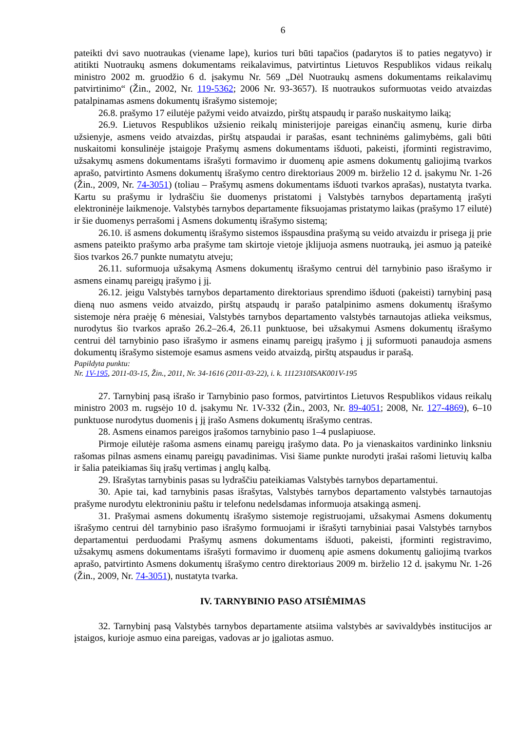6
pateikti dvi savo nuotraukas (viename lape), kurios turi būti tapačios (padarytos iš to paties negatyvo) ir atitikti Nuotraukų asmens dokumentams reikalavimus, patvirtintus Lietuvos Respublikos vidaus reikalų ministro 2002 m. gruodžio 6 d. įsakymu Nr. 569 „Dėl Nuotraukų asmens dokumentams reikalavimų patvirtinimo“ (Žin., 2002, Nr. 119-5362; 2006 Nr. 93-3657). Iš nuotraukos suformuotas veido atvaizdas patalpinamas asmens dokumentų išrašymo sistemoje;
26.8. prašymo 17 eilutėje pažymi veido atvaizdo, pirštų atspaudų ir parašo nuskaitymo laiką;
26.9. Lietuvos Respublikos užsienio reikalų ministerijoje pareigas einančių asmenų, kurie dirba užsienyje, asmens veido atvaizdas, pirštų atspaudai ir parašas, esant techninėms galimybėms, gali būti nuskaitomi konsulinėje įstaigoje Prašymų asmens dokumentams išduoti, pakeisti, įforminti registravimo, užsakymų asmens dokumentams išrašyti formavimo ir duomenų apie asmens dokumentų galiojimą tvarkos aprašo, patvirtinto Asmens dokumentų išrašymo centro direktoriaus 2009 m. birželio 12 d. įsakymu Nr. 1-26 (Žin., 2009, Nr. 74-3051) (toliau – Prašymų asmens dokumentams išduoti tvarkos aprašas), nustatyta tvarka. Kartu su prašymu ir lydraščiu šie duomenys pristatomi į Valstybės tarnybos departamentą įrašyti elektroninėje laikmenoje. Valstybės tarnybos departamente fiksuojamas pristatymo laikas (prašymo 17 eilutė) ir šie duomenys perrašomi į Asmens dokumentų išrašymo sistemą;
26.10. iš asmens dokumentų išrašymo sistemos išspausdina prašymą su veido atvaizdu ir prisega jį prie asmens pateikto prašymo arba prašyme tam skirtoje vietoje įklijuoja asmens nuotrauką, jei asmuo ją pateikė šios tvarkos 26.7 punkte numatytu atveju;
26.11. suformuoja užsakymą Asmens dokumentų išrašymo centrui dėl tarnybinio paso išrašymo ir asmens einamų pareigų įrašymo į jį.
26.12. jeigu Valstybės tarnybos departamento direktoriaus sprendimo išduoti (pakeisti) tarnybinį pasą dieną nuo asmens veido atvaizdo, pirštų atspaudų ir parašo patalpinimo asmens dokumentų išrašymo sistemoje nėra praėję 6 mėnesiai, Valstybės tarnybos departamento valstybės tarnautojas atlieka veiksmus, nurodytus šio tvarkos aprašo 26.2–26.4, 26.11 punktuose, bei užsakymui Asmens dokumentų išrašymo centrui dėl tarnybinio paso išrašymo ir asmens einamų pareigų įrašymo į jį suformuoti panaudoja asmens dokumentų išrašymo sistemoje esamus asmens veido atvaizdą, pirštų atspaudus ir parašą.
Papildyta punktu:
Nr. 1V-195, 2011-03-15, Žin., 2011, Nr. 34-1616 (2011-03-22), i. k. 1112310ISAK001V-195
27. Tarnybinį pasą išrašo ir Tarnybinio paso formos, patvirtintos Lietuvos Respublikos vidaus reikalų ministro 2003 m. rugsėjo 10 d. įsakymu Nr. 1V-332 (Žin., 2003, Nr. 89-4051; 2008, Nr. 127-4869), 6–10 punktuose nurodytus duomenis į jį įrašo Asmens dokumentų išrašymo centras.
28. Asmens einamos pareigos įrašomos tarnybinio paso 1–4 puslapiuose.
Pirmoje eilutėje rašoma asmens einamų pareigų įrašymo data. Po ja vienaskaitos vardininko linksniu rašomas pilnas asmens einamų pareigų pavadinimas. Visi šiame punkte nurodyti įrašai rašomi lietuvių kalba ir šalia pateikiamas šių įrašų vertimas į anglų kalbą.
29. Išrašytas tarnybinis pasas su lydraščiu pateikiamas Valstybės tarnybos departamentui.
30. Apie tai, kad tarnybinis pasas išrašytas, Valstybės tarnybos departamento valstybės tarnautojas prašyme nurodytu elektroniniu paštu ir telefonu nedelsdamas informuoja atsakingą asmenį.
31. Prašymai asmens dokumentų išrašymo sistemoje registruojami, užsakymai Asmens dokumentų išrašymo centrui dėl tarnybinio paso išrašymo formuojami ir išrašyti tarnybiniai pasai Valstybės tarnybos departamentui perduodami Prašymų asmens dokumentams išduoti, pakeisti, įforminti registravimo, užsakymų asmens dokumentams išrašyti formavimo ir duomenų apie asmens dokumentų galiojimą tvarkos aprašo, patvirtinto Asmens dokumentų išrašymo centro direktoriaus 2009 m. birželio 12 d. įsakymu Nr. 1-26 (Žin., 2009, Nr. 74-3051), nustatyta tvarka.
IV. TARNYBINIO PASO ATSIĖMIMAS
32. Tarnybinį pasą Valstybės tarnybos departamente atsiima valstybės ar savivaldybės institucijos ar įstaigos, kurioje asmuo eina pareigas, vadovas ar jo įgaliotas asmuo.